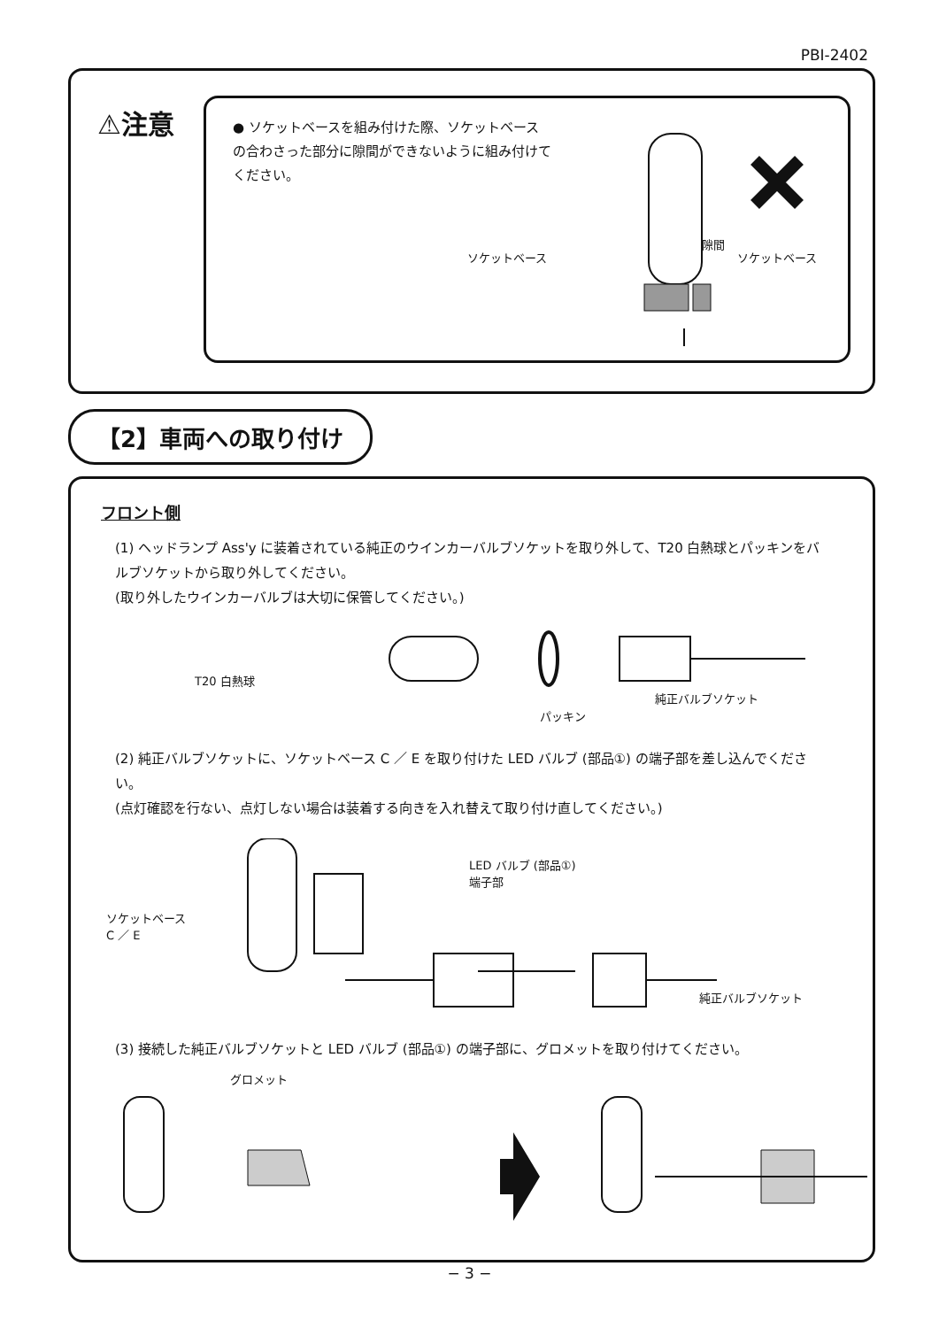PBI-2402
⚠注意
● ソケットベースを組み付けた際、ソケットベースの合わさった部分に隙間ができないように組み付けてください。
隙間
ソケットベース ソケットベース
【2】車両への取り付け
フロント側
(1) ヘッドランプ Ass'y に装着されている純正のウインカーバルブソケットを取り外して、T20 白熱球とパッキンをバルブソケットから取り外してください。
(取り外したウインカーバルブは大切に保管してください。)
T20 白熱球
パッキン
純正バルブソケット
(2) 純正バルブソケットに、ソケットベース C ／ E を取り付けた LED バルブ (部品①) の端子部を差し込んでください。
(点灯確認を行ない、点灯しない場合は装着する向きを入れ替えて取り付け直してください。)
ソケットベース
C ／ E
LED バルブ (部品①)
端子部
純正バルブソケット
(3) 接続した純正バルブソケットと LED バルブ (部品①) の端子部に、グロメットを取り付けてください。
グロメット
− 3 −